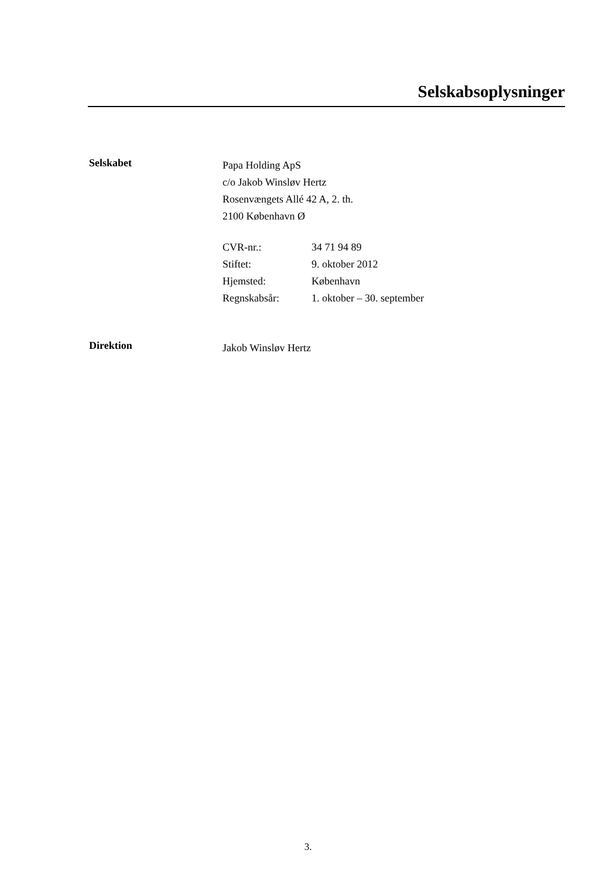Selskabsoplysninger
Selskabet
Papa Holding ApS
c/o Jakob Winsløv Hertz
Rosenvængets Allé 42 A, 2. th.
2100 København Ø
| CVR-nr.: | 34 71 94 89 |
| Stiftet: | 9. oktober 2012 |
| Hjemsted: | København |
| Regnskabsår: | 1. oktober – 30. september |
Direktion
Jakob Winsløv Hertz
3.